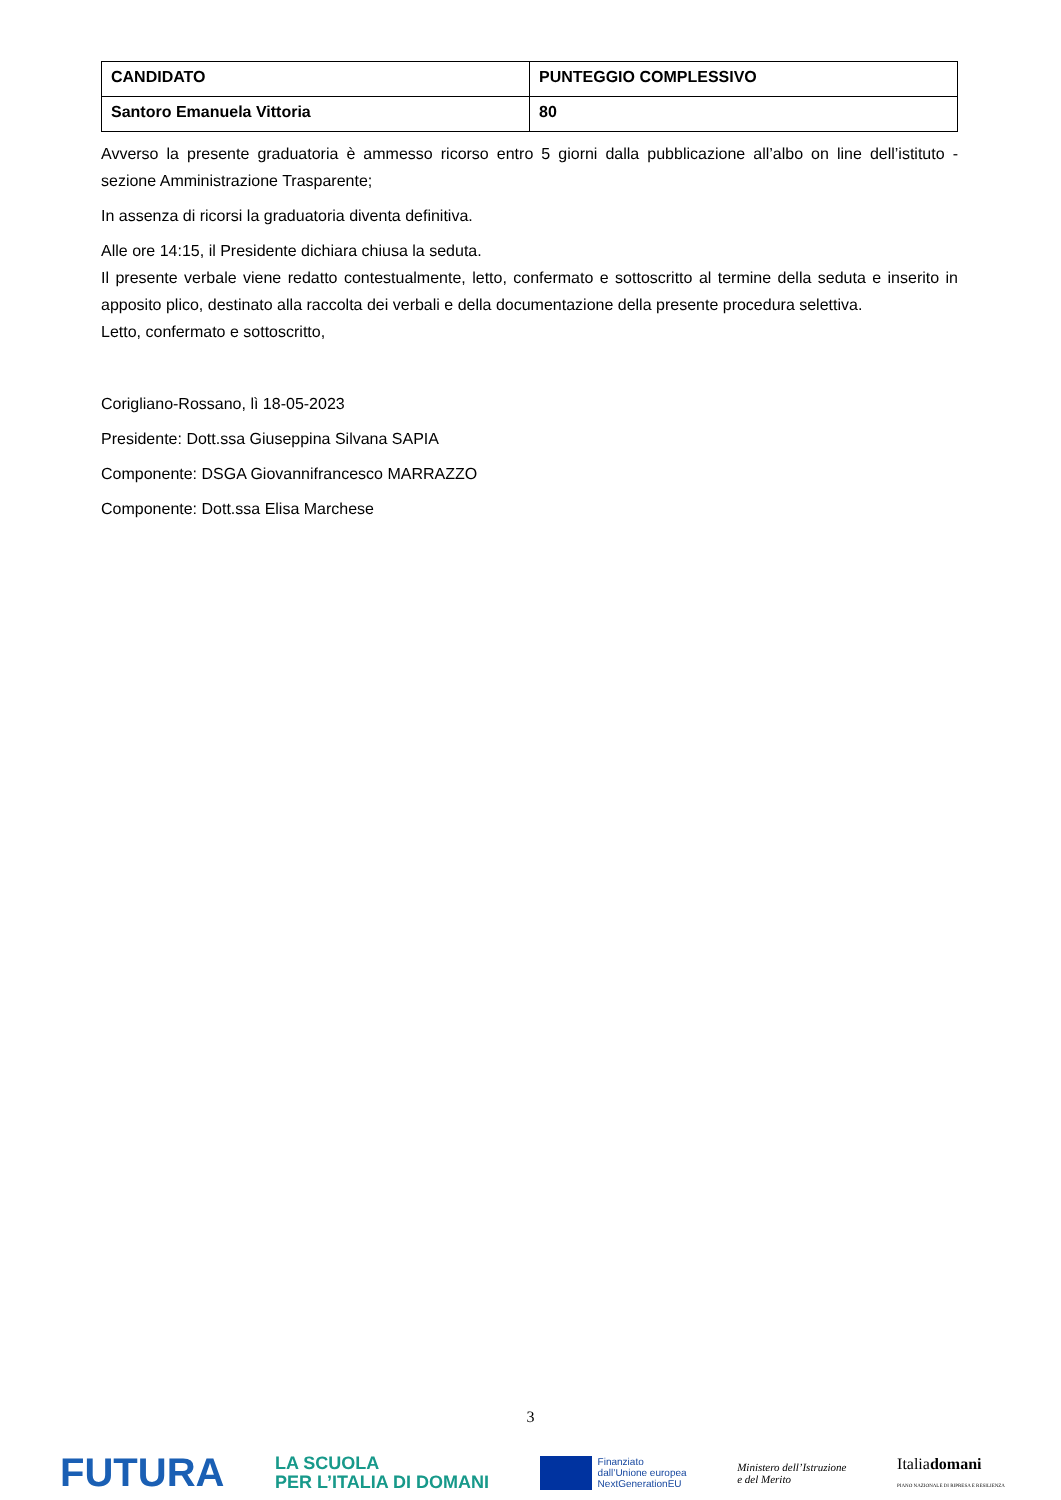| CANDIDATO | PUNTEGGIO COMPLESSIVO |
| --- | --- |
| Santoro Emanuela Vittoria | 80 |
Avverso la presente graduatoria è ammesso ricorso entro 5 giorni dalla pubblicazione all’albo on line dell’istituto - sezione Amministrazione Trasparente;
In assenza di ricorsi la graduatoria diventa definitiva.
Alle ore 14:15, il Presidente dichiara chiusa la seduta.
Il presente verbale viene redatto contestualmente, letto, confermato e sottoscritto al termine della seduta e inserito in apposito plico, destinato alla raccolta dei verbali e della documentazione della presente procedura selettiva.
Letto, confermato e sottoscritto,
Corigliano-Rossano, lì 18-05-2023
Presidente: Dott.ssa Giuseppina Silvana SAPIA
Componente: DSGA Giovannifrancesco MARRAZZO
Componente: Dott.ssa Elisa Marchese
3
FUTURA LA SCUOLA
PER L’ITALIA DI DOMANI Finanziato
dall’Unione europea
NextGenerationEU Ministero dell’Istruzione
e del Merito Italiadomani
PIANO NAZIONALE DI RIPRESA E RESILIENZA